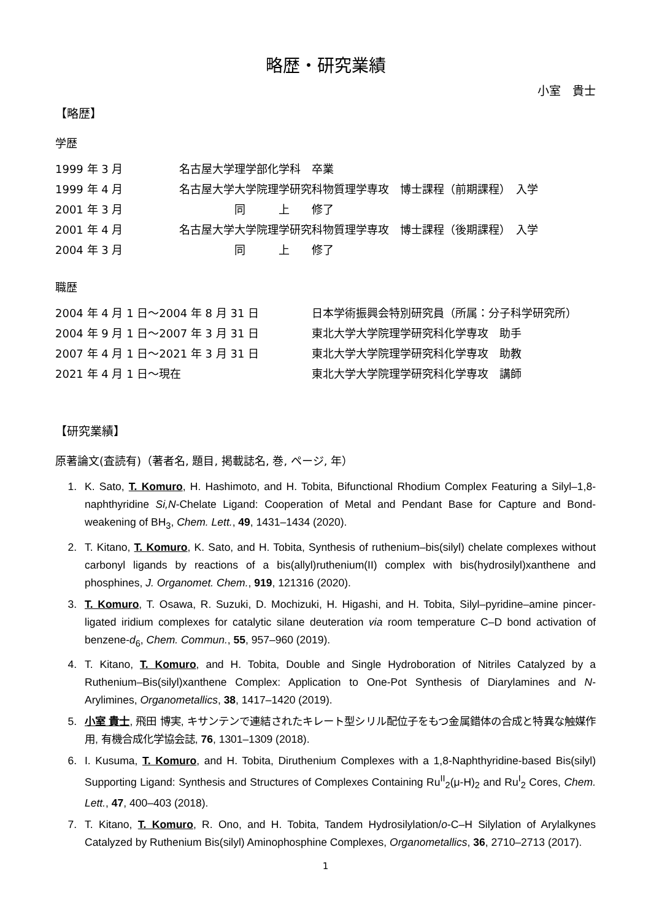略歴・研究業績
小室　貴士
【略歴】
学歴
| 1999 年 3 月 | 名古屋大学理学部化学科 卒業 |
| 1999 年 4 月 | 名古屋大学大学院理学研究科物質理学専攻 博士課程（前期課程） 入学 |
| 2001 年 3 月 | 同 上 修了 |
| 2001 年 4 月 | 名古屋大学大学院理学研究科物質理学専攻 博士課程（後期課程） 入学 |
| 2004 年 3 月 | 同 上 修了 |
職歴
| 2004 年 4 月 1 日～2004 年 8 月 31 日 | 日本学術振興会特別研究員（所属：分子科学研究所） |
| 2004 年 9 月 1 日～2007 年 3 月 31 日 | 東北大学大学院理学研究科化学専攻 助手 |
| 2007 年 4 月 1 日～2021 年 3 月 31 日 | 東北大学大学院理学研究科化学専攻 助教 |
| 2021 年 4 月 1 日～現在 | 東北大学大学院理学研究科化学専攻 講師 |
【研究業績】
原著論文(査読有)（著者名, 題目, 掲載誌名, 巻, ページ, 年）
1. K. Sato, T. Komuro, H. Hashimoto, and H. Tobita, Bifunctional Rhodium Complex Featuring a Silyl–1,8-naphthyridine Si,N-Chelate Ligand: Cooperation of Metal and Pendant Base for Capture and Bond-weakening of BH<sub>3</sub>, Chem. Lett., 49, 1431–1434 (2020).
2. T. Kitano, T. Komuro, K. Sato, and H. Tobita, Synthesis of ruthenium–bis(silyl) chelate complexes without carbonyl ligands by reactions of a bis(allyl)ruthenium(II) complex with bis(hydrosilyl)xanthene and phosphines, J. Organomet. Chem., 919, 121316 (2020).
3. T. Komuro, T. Osawa, R. Suzuki, D. Mochizuki, H. Higashi, and H. Tobita, Silyl–pyridine–amine pincer-ligated iridium complexes for catalytic silane deuteration via room temperature C–D bond activation of benzene-d<sub>6</sub>, Chem. Commun., 55, 957–960 (2019).
4. T. Kitano, T. Komuro, and H. Tobita, Double and Single Hydroboration of Nitriles Catalyzed by a Ruthenium–Bis(silyl)xanthene Complex: Application to One-Pot Synthesis of Diarylamines and N-Arylimines, Organometallics, 38, 1417–1420 (2019).
5. 小室 貴士, 飛田 博実, キサンテンで連結されたキレート型シリル配位子をもつ金属錯体の合成と特異な触媒作用, 有機合成化学協会誌, 76, 1301–1309 (2018).
6. I. Kusuma, T. Komuro, and H. Tobita, Diruthenium Complexes with a 1,8-Naphthyridine-based Bis(silyl) Supporting Ligand: Synthesis and Structures of Complexes Containing Ru<sup>II</sup><sub>2</sub>(μ-H)<sub>2</sub> and Ru<sup>I</sup><sub>2</sub> Cores, Chem. Lett., 47, 400–403 (2018).
7. T. Kitano, T. Komuro, R. Ono, and H. Tobita, Tandem Hydrosilylation/o-C–H Silylation of Arylalkynes Catalyzed by Ruthenium Bis(silyl) Aminophosphine Complexes, Organometallics, 36, 2710–2713 (2017).
1